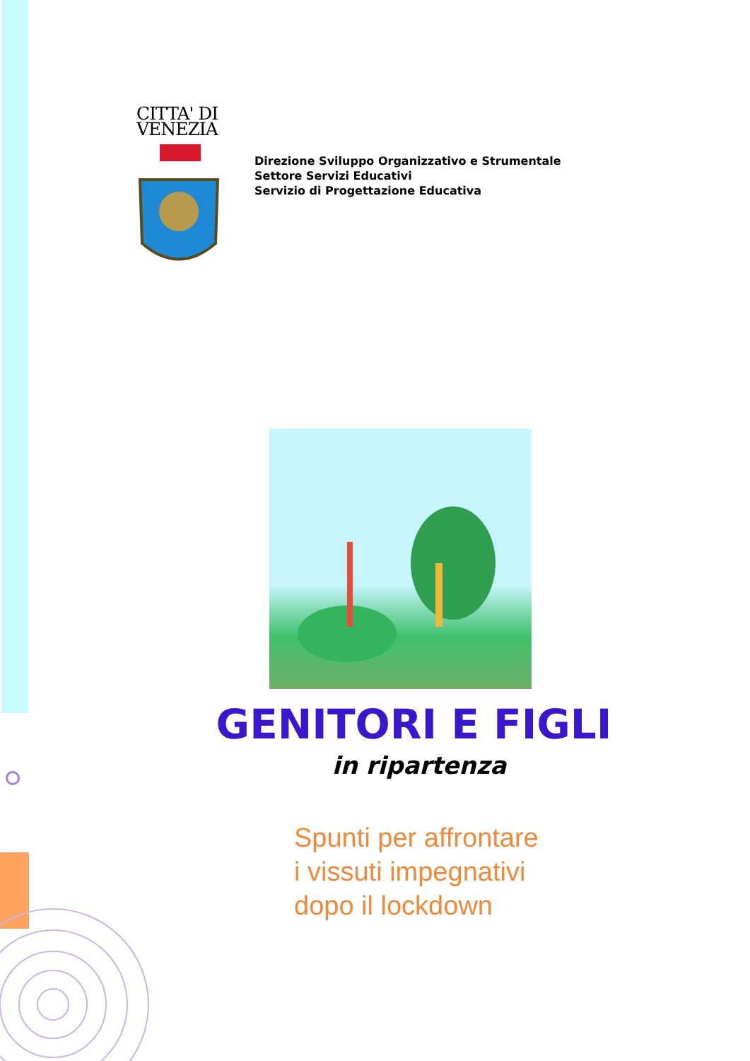CITTA' DI
VENEZIA
Direzione Sviluppo Organizzativo e Strumentale
Settore Servizi Educativi
Servizio di Progettazione Educativa
GENITORI E FIGLI
in ripartenza
Spunti per affrontare
i vissuti impegnativi
dopo il lockdown